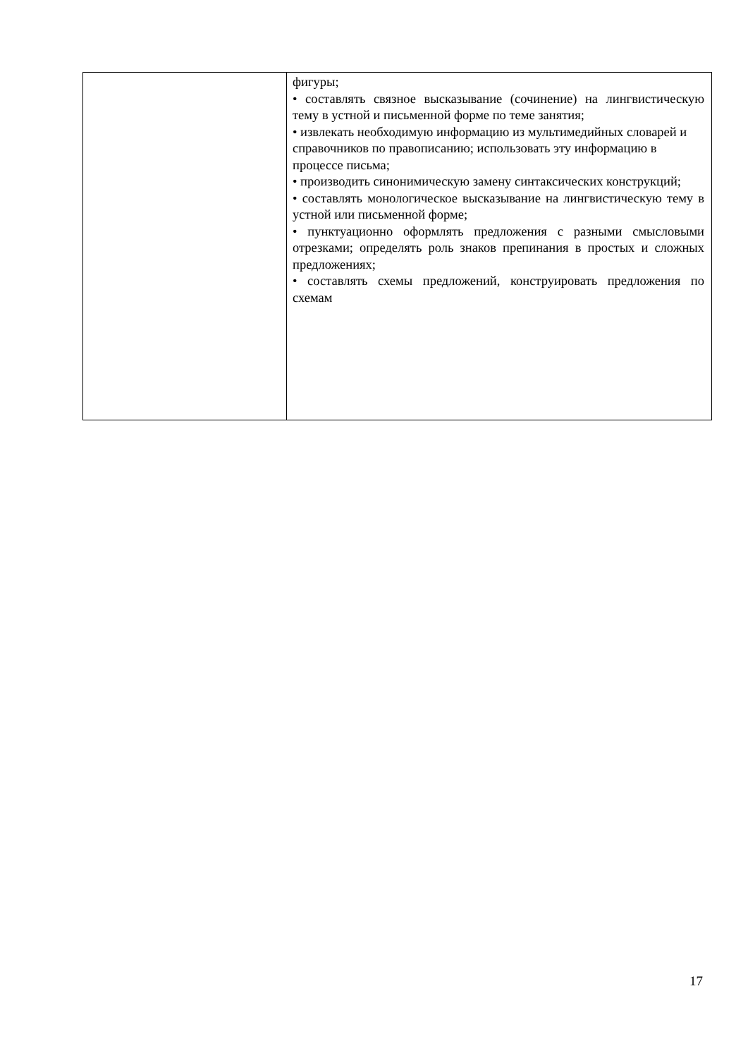| | фигуры; • составлять связное высказывание (сочинение) на лингвистическую тему в устной и письменной форме по теме занятия; • извлекать необходимую информацию из мультимедийных словарей и справочников по правописанию; использовать эту информацию в процессе письма; • производить синонимическую замену синтаксических конструкций; • составлять монологическое высказывание на лингвистическую тему в устной или письменной форме; • пунктуационно оформлять предложения с разными смысловыми отрезками; определять роль знаков препинания в простых и сложных предложениях; • составлять схемы предложений, конструировать предложения по схемам |
17